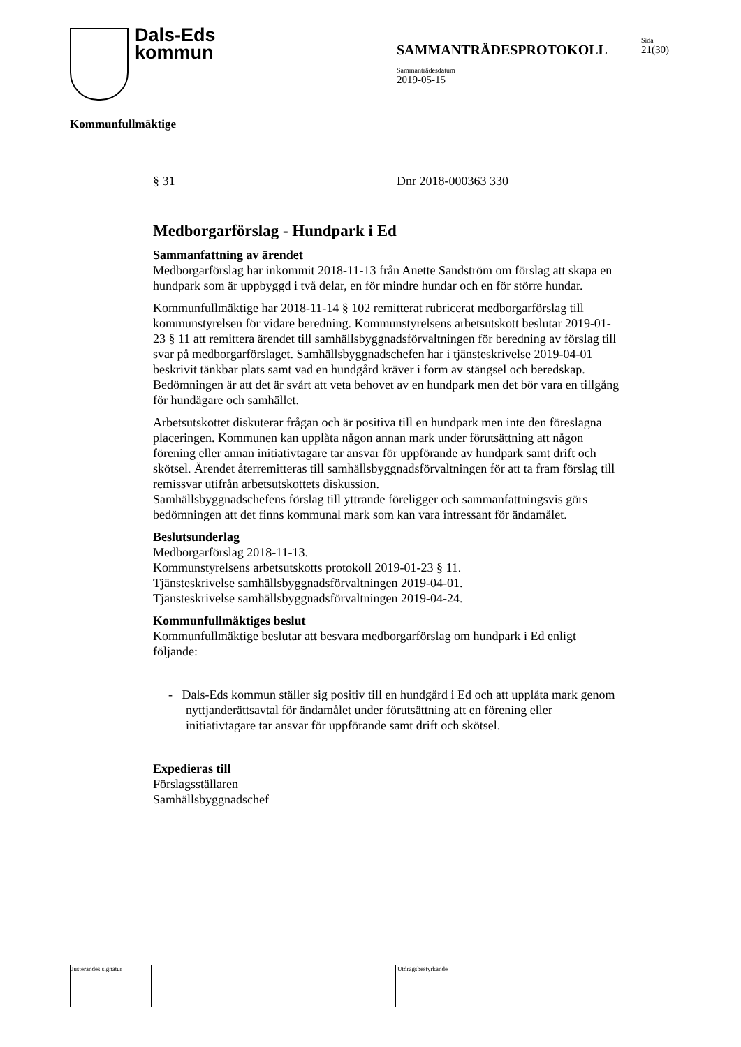Dals-Eds
kommun
SAMMANTRÄDESPROTOKOLL
Sida
21(30)
Sammanträdesdatum
2019-05-15
Kommunfullmäktige
§ 31 Dnr 2018-000363 330
Medborgarförslag - Hundpark i Ed
Sammanfattning av ärendet
Medborgarförslag har inkommit 2018-11-13 från Anette Sandström om förslag att skapa en hundpark som är uppbyggd i två delar, en för mindre hundar och en för större hundar.
Kommunfullmäktige har 2018-11-14 § 102 remitterat rubricerat medborgarförslag till kommunstyrelsen för vidare beredning. Kommunstyrelsens arbetsutskott beslutar 2019-01-23 § 11 att remittera ärendet till samhällsbyggnadsförvaltningen för beredning av förslag till svar på medborgarförslaget. Samhällsbyggnadschefen har i tjänsteskrivelse 2019-04-01 beskrivit tänkbar plats samt vad en hundgård kräver i form av stängsel och beredskap. Bedömningen är att det är svårt att veta behovet av en hundpark men det bör vara en tillgång för hundägare och samhället.
Arbetsutskottet diskuterar frågan och är positiva till en hundpark men inte den föreslagna placeringen. Kommunen kan upplåta någon annan mark under förutsättning att någon förening eller annan initiativtagare tar ansvar för uppförande av hundpark samt drift och skötsel. Ärendet återremitteras till samhällsbyggnadsförvaltningen för att ta fram förslag till remissvar utifrån arbetsutskottets diskussion.
Samhällsbyggnadschefens förslag till yttrande föreligger och sammanfattningsvis görs bedömningen att det finns kommunal mark som kan vara intressant för ändamålet.
Beslutsunderlag
Medborgarförslag 2018-11-13.
Kommunstyrelsens arbetsutskotts protokoll 2019-01-23 § 11.
Tjänsteskrivelse samhällsbyggnadsförvaltningen 2019-04-01.
Tjänsteskrivelse samhällsbyggnadsförvaltningen 2019-04-24.
Kommunfullmäktiges beslut
Kommunfullmäktige beslutar att besvara medborgarförslag om hundpark i Ed enligt följande:
- Dals-Eds kommun ställer sig positiv till en hundgård i Ed och att upplåta mark genom nyttjanderättsavtal för ändamålet under förutsättning att en förening eller initiativtagare tar ansvar för uppförande samt drift och skötsel.
Expedieras till
Förslagsställaren
Samhällsbyggnadschef
Justerandes signatur Utdragsbestyrkande